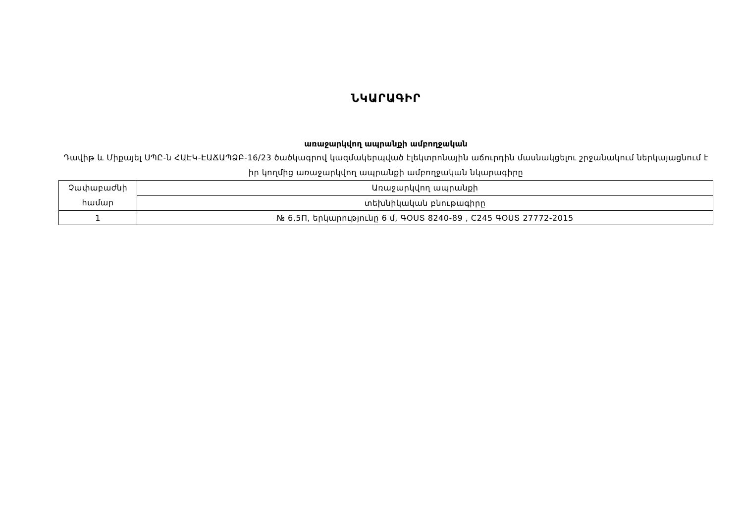ՆԿԱՐԱԳԻՐ
առաջարկվող ապրանքի ամբողջական
Դավիթ և Միքայել ՍՊԸ-ն ՀԱԷԿ-ԷԱՃԱՊՁԲ-16/23 ծածկագրով կազմակերպված էլեկտրոնային աճուրդին մասնակցելու շրջանակում ներկայացնում է իր կողմից առաջարկվող ապրանքի ամբողջական նկարագիրը
| Չափաբաժնի համար | Առաջարկվող ապրանքի |
| | տեխնիկական բնութագիրը |
| 1 | № 6,5П, երկարությունը 6 մ, ԳОՍՏ 8240-89 , С245 ԳОՍՏ 27772-2015 |